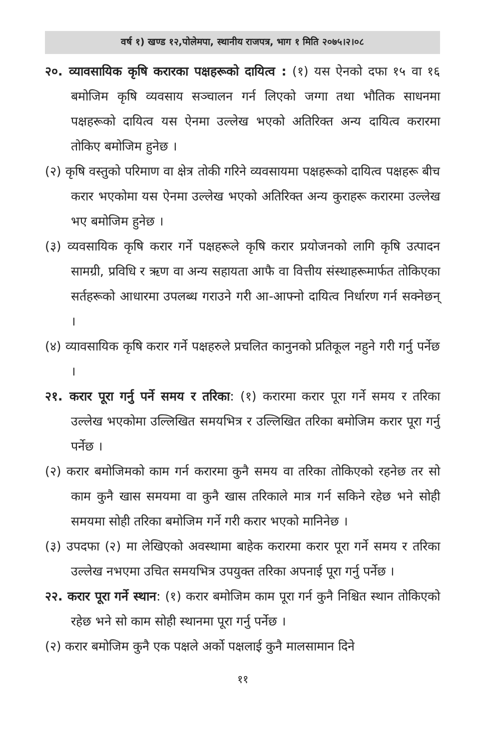वर्ष १) खण्ड १२,पोलेमपा, स्थानीय राजपत्र, भाग १ मिति २०७५।२।०८
२०. व्यावसायिक कृषि करारका पक्षहरूको दायित्व : (१) यस ऐनको दफा १५ वा १६ बमोजिम कृषि व्यवसाय सञ्चालन गर्न लिएको जग्गा तथा भौतिक साधनमा पक्षहरूको दायित्व यस ऐनमा उल्लेख भएको अतिरिक्त अन्य दायित्व करारमा तोकिए बमोजिम हुनेछ ।
(२) कृषि वस्तुको परिमाण वा क्षेत्र तोकी गरिने व्यवसायमा पक्षहरूको दायित्व पक्षहरू बीच करार भएकोमा यस ऐनमा उल्लेख भएको अतिरिक्त अन्य कुराहरू करारमा उल्लेख भए बमोजिम हुनेछ ।
(३) व्यवसायिक कृषि करार गर्ने पक्षहरूले कृषि करार प्रयोजनको लागि कृषि उत्पादन सामग्री, प्रविधि र ऋण वा अन्य सहायता आफै वा वित्तीय संस्थाहरूमार्फत तोकिएका सर्तहरूको आधारमा उपलब्ध गराउने गरी आ-आफ्नो दायित्व निर्धारण गर्न सक्नेछन् ।
(४) व्यावसायिक कृषि करार गर्ने पक्षहरुले प्रचलित कानुनको प्रतिकूल नहुने गरी गर्नु पर्नेछ ।
२१. करार पूरा गर्नु पर्ने समय र तरिका: (१) करारमा करार पूरा गर्ने समय र तरिका उल्लेख भएकोमा उल्लिखित समयभित्र र उल्लिखित तरिका बमोजिम करार पूरा गर्नु पर्नेछ ।
(२) करार बमोजिमको काम गर्न करारमा कुनै समय वा तरिका तोकिएको रहनेछ तर सो काम कुनै खास समयमा वा कुनै खास तरिकाले मात्र गर्न सकिने रहेछ भने सोही समयमा सोही तरिका बमोजिम गर्ने गरी करार भएको मानिनेछ ।
(३) उपदफा (२) मा लेखिएको अवस्थामा बाहेक करारमा करार पूरा गर्ने समय र तरिका उल्लेख नभएमा उचित समयभित्र उपयुक्त तरिका अपनाई पूरा गर्नु पर्नेछ ।
२२. करार पूरा गर्ने स्थान: (१) करार बमोजिम काम पूरा गर्न कुनै निश्चित स्थान तोकिएको रहेछ भने सो काम सोही स्थानमा पूरा गर्नु पर्नेछ ।
(२) करार बमोजिम कुनै एक पक्षले अर्को पक्षलाई कुनै मालसामान दिने
११